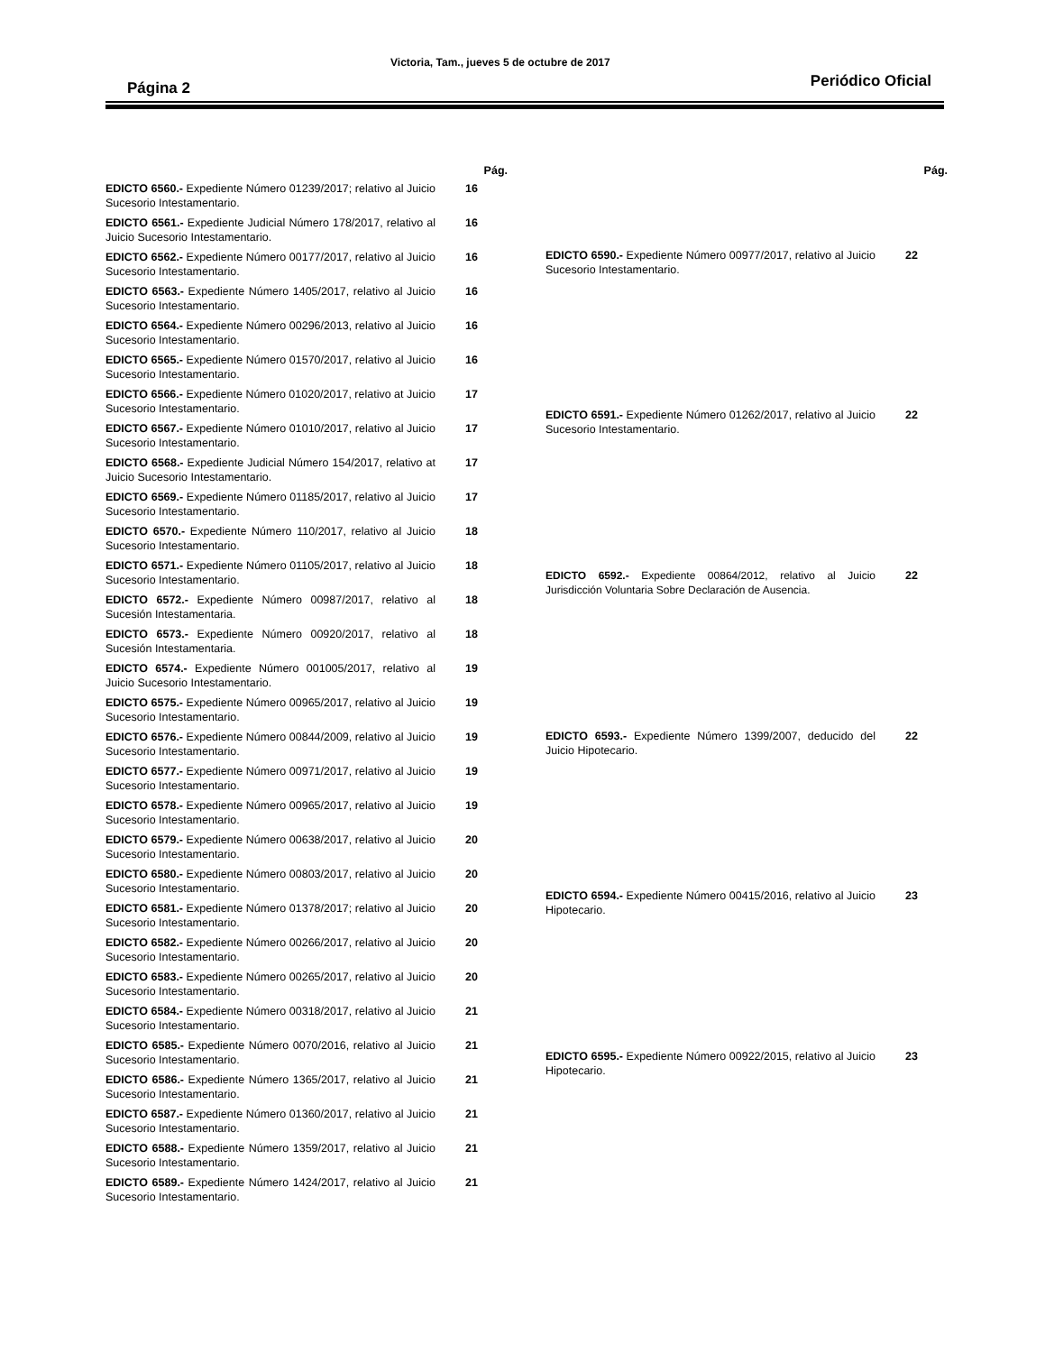Página 2 Victoria, Tam., jueves 5 de octubre de 2017 Periódico Oficial
| | Pág. |
| EDICTO 6560.- Expediente Número 01239/2017; relativo al Juicio Sucesorio Intestamentario. | 16 |
| EDICTO 6561.- Expediente Judicial Número 178/2017, relativo al Juicio Sucesorio Intestamentario. | 16 |
| EDICTO 6562.- Expediente Número 00177/2017, relativo al Juicio Sucesorio Intestamentario. | 16 |
| EDICTO 6563.- Expediente Número 1405/2017, relativo al Juicio Sucesorio Intestamentario. | 16 |
| EDICTO 6564.- Expediente Número 00296/2013, relativo al Juicio Sucesorio Intestamentario. | 16 |
| EDICTO 6565.- Expediente Número 01570/2017, relativo al Juicio Sucesorio Intestamentario. | 16 |
| EDICTO 6566.- Expediente Número 01020/2017, relativo at Juicio Sucesorio Intestamentario. | 17 |
| EDICTO 6567.- Expediente Número 01010/2017, relativo al Juicio Sucesorio Intestamentario. | 17 |
| EDICTO 6568.- Expediente Judicial Número 154/2017, relativo at Juicio Sucesorio Intestamentario. | 17 |
| EDICTO 6569.- Expediente Número 01185/2017, relativo al Juicio Sucesorio Intestamentario. | 17 |
| EDICTO 6570.- Expediente Número 110/2017, relativo al Juicio Sucesorio Intestamentario. | 18 |
| EDICTO 6571.- Expediente Número 01105/2017, relativo al Juicio Sucesorio Intestamentario. | 18 |
| EDICTO 6572.- Expediente Número 00987/2017, relativo al Sucesión Intestamentaria. | 18 |
| EDICTO 6573.- Expediente Número 00920/2017, relativo al Sucesión Intestamentaria. | 18 |
| EDICTO 6574.- Expediente Número 001005/2017, relativo al Juicio Sucesorio Intestamentario. | 19 |
| EDICTO 6575.- Expediente Número 00965/2017, relativo al Juicio Sucesorio Intestamentario. | 19 |
| EDICTO 6576.- Expediente Número 00844/2009, relativo al Juicio Sucesorio Intestamentario. | 19 |
| EDICTO 6577.- Expediente Número 00971/2017, relativo al Juicio Sucesorio Intestamentario. | 19 |
| EDICTO 6578.- Expediente Número 00965/2017, relativo al Juicio Sucesorio Intestamentario. | 19 |
| EDICTO 6579.- Expediente Número 00638/2017, relativo al Juicio Sucesorio Intestamentario. | 20 |
| EDICTO 6580.- Expediente Número 00803/2017, relativo al Juicio Sucesorio Intestamentario. | 20 |
| EDICTO 6581.- Expediente Número 01378/2017; relativo al Juicio Sucesorio Intestamentario. | 20 |
| EDICTO 6582.- Expediente Número 00266/2017, relativo al Juicio Sucesorio Intestamentario. | 20 |
| EDICTO 6583.- Expediente Número 00265/2017, relativo al Juicio Sucesorio Intestamentario. | 20 |
| EDICTO 6584.- Expediente Número 00318/2017, relativo al Juicio Sucesorio Intestamentario. | 21 |
| EDICTO 6585.- Expediente Número 0070/2016, relativo al Juicio Sucesorio Intestamentario. | 21 |
| EDICTO 6586.- Expediente Número 1365/2017, relativo al Juicio Sucesorio Intestamentario. | 21 |
| EDICTO 6587.- Expediente Número 01360/2017, relativo al Juicio Sucesorio Intestamentario. | 21 |
| EDICTO 6588.- Expediente Número 1359/2017, relativo al Juicio Sucesorio Intestamentario. | 21 |
| EDICTO 6589.- Expediente Número 1424/2017, relativo al Juicio Sucesorio Intestamentario. | 21 |
| | Pág. |
| EDICTO 6590.- Expediente Número 00977/2017, relativo al Juicio Sucesorio Intestamentario. | 22 |
| EDICTO 6591.- Expediente Número 01262/2017, relativo al Juicio Sucesorio Intestamentario. | 22 |
| EDICTO 6592.- Expediente 00864/2012, relativo al Juicio Jurisdicción Voluntaria Sobre Declaración de Ausencia. | 22 |
| EDICTO 6593.- Expediente Número 1399/2007, deducido del Juicio Hipotecario. | 22 |
| EDICTO 6594.- Expediente Número 00415/2016, relativo al Juicio Hipotecario. | 23 |
| EDICTO 6595.- Expediente Número 00922/2015, relativo al Juicio Hipotecario. | 23 |